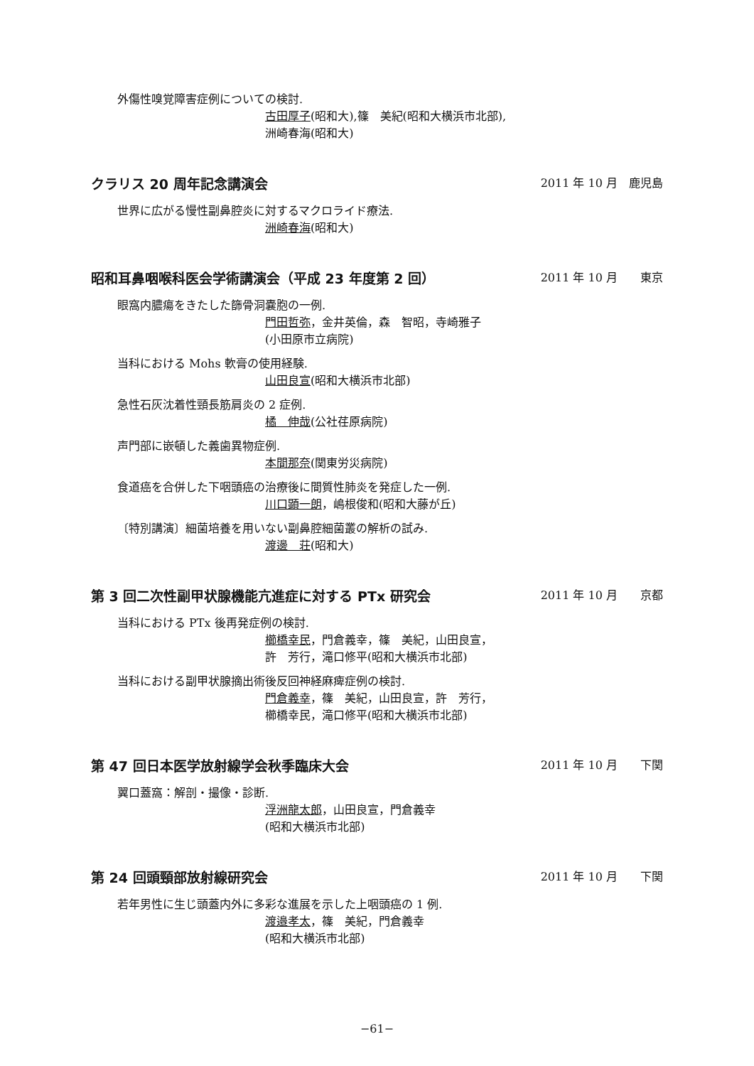外傷性嗅覚障害症例についての検討.
古田厚子(昭和大),篠　美紀(昭和大横浜市北部),
洲崎春海(昭和大)
クラリス 20 周年記念講演会 2011 年 10 月　鹿児島
世界に広がる慢性副鼻腔炎に対するマクロライド療法.
洲崎春海(昭和大)
昭和耳鼻咽喉科医会学術講演会（平成 23 年度第 2 回） 2011 年 10 月　　東京
眼窩内膿瘍をきたした篩骨洞嚢胞の一例.
門田哲弥，金井英倫，森　智昭，寺崎雅子
(小田原市立病院)
当科における Mohs 軟膏の使用経験.
山田良宣(昭和大横浜市北部)
急性石灰沈着性頸長筋肩炎の 2 症例.
橘　伸哉(公社荏原病院)
声門部に嵌頓した義歯異物症例.
本間那奈(関東労災病院)
食道癌を合併した下咽頭癌の治療後に間質性肺炎を発症した一例.
川口顕一朗，嶋根俊和(昭和大藤が丘)
〔特別講演〕細菌培養を用いない副鼻腔細菌叢の解析の試み.
渡邊　荘(昭和大)
第 3 回二次性副甲状腺機能亢進症に対する PTx 研究会 2011 年 10 月　　京都
当科における PTx 後再発症例の検討.
櫛橋幸民，門倉義幸，篠　美紀，山田良宣，
許　芳行，滝口修平(昭和大横浜市北部)
当科における副甲状腺摘出術後反回神経麻痺症例の検討.
門倉義幸，篠　美紀，山田良宣，許　芳行，
櫛橋幸民，滝口修平(昭和大横浜市北部)
第 47 回日本医学放射線学会秋季臨床大会 2011 年 10 月　　下関
翼口蓋窩：解剖・撮像・診断.
浮洲龍太郎，山田良宣，門倉義幸
(昭和大横浜市北部)
第 24 回頭頸部放射線研究会 2011 年 10 月　　下関
若年男性に生じ頭蓋内外に多彩な進展を示した上咽頭癌の 1 例.
渡邉孝太，篠　美紀，門倉義幸
(昭和大横浜市北部)
−61−